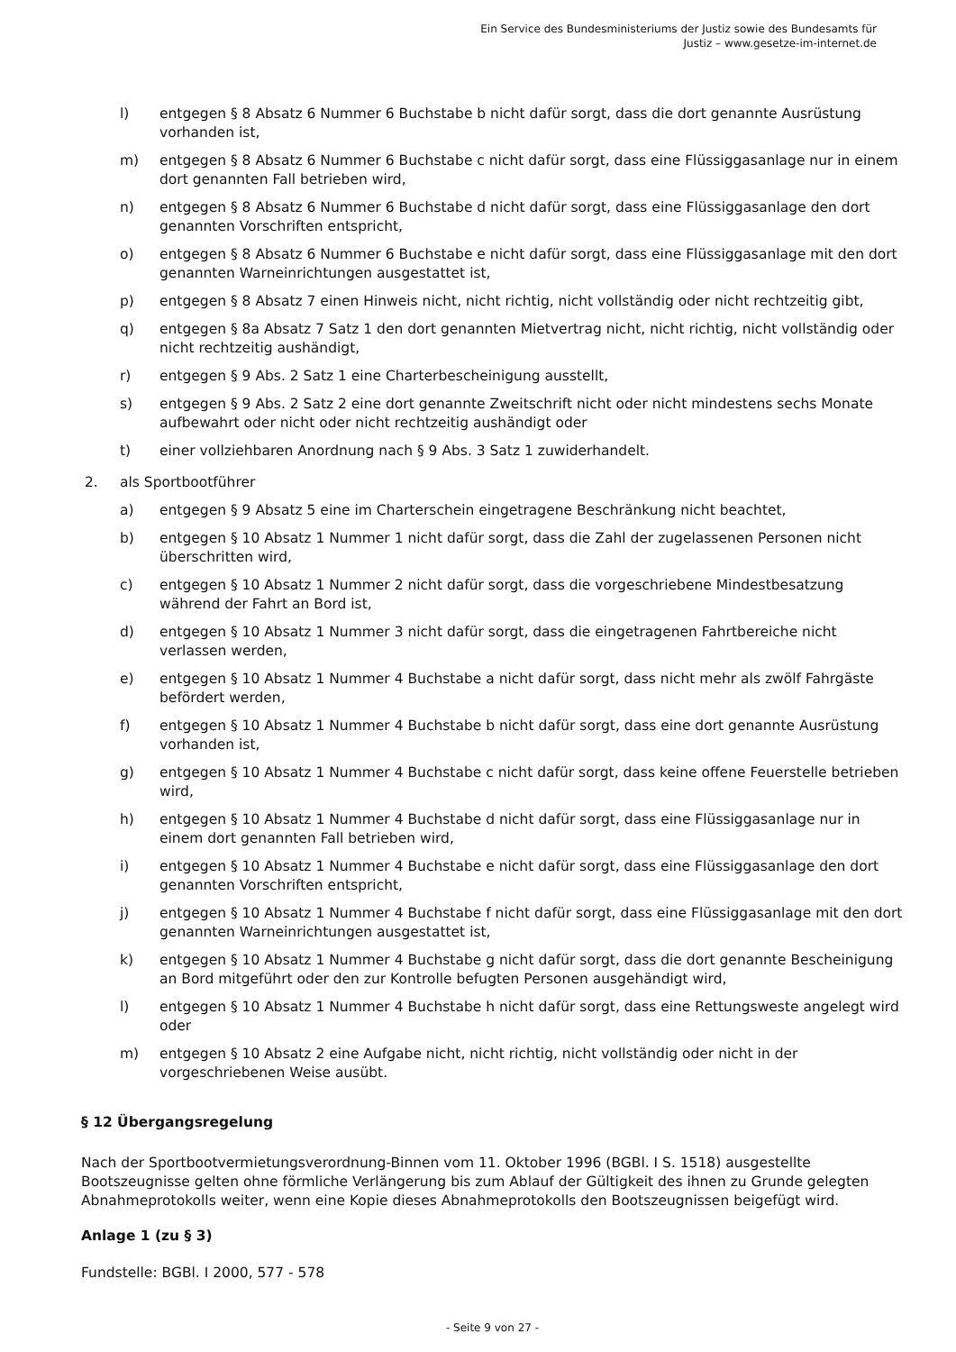Ein Service des Bundesministeriums der Justiz sowie des Bundesamts für
Justiz – www.gesetze-im-internet.de
l) entgegen § 8 Absatz 6 Nummer 6 Buchstabe b nicht dafür sorgt, dass die dort genannte Ausrüstung vorhanden ist,
m) entgegen § 8 Absatz 6 Nummer 6 Buchstabe c nicht dafür sorgt, dass eine Flüssiggasanlage nur in einem dort genannten Fall betrieben wird,
n) entgegen § 8 Absatz 6 Nummer 6 Buchstabe d nicht dafür sorgt, dass eine Flüssiggasanlage den dort genannten Vorschriften entspricht,
o) entgegen § 8 Absatz 6 Nummer 6 Buchstabe e nicht dafür sorgt, dass eine Flüssiggasanlage mit den dort genannten Warneinrichtungen ausgestattet ist,
p) entgegen § 8 Absatz 7 einen Hinweis nicht, nicht richtig, nicht vollständig oder nicht rechtzeitig gibt,
q) entgegen § 8a Absatz 7 Satz 1 den dort genannten Mietvertrag nicht, nicht richtig, nicht vollständig oder nicht rechtzeitig aushändigt,
r) entgegen § 9 Abs. 2 Satz 1 eine Charterbescheinigung ausstellt,
s) entgegen § 9 Abs. 2 Satz 2 eine dort genannte Zweitschrift nicht oder nicht mindestens sechs Monate aufbewahrt oder nicht oder nicht rechtzeitig aushändigt oder
t) einer vollziehbaren Anordnung nach § 9 Abs. 3 Satz 1 zuwiderhandelt.
2. als Sportbootführer
a) entgegen § 9 Absatz 5 eine im Charterschein eingetragene Beschränkung nicht beachtet,
b) entgegen § 10 Absatz 1 Nummer 1 nicht dafür sorgt, dass die Zahl der zugelassenen Personen nicht überschritten wird,
c) entgegen § 10 Absatz 1 Nummer 2 nicht dafür sorgt, dass die vorgeschriebene Mindestbesatzung während der Fahrt an Bord ist,
d) entgegen § 10 Absatz 1 Nummer 3 nicht dafür sorgt, dass die eingetragenen Fahrtbereiche nicht verlassen werden,
e) entgegen § 10 Absatz 1 Nummer 4 Buchstabe a nicht dafür sorgt, dass nicht mehr als zwölf Fahrgäste befördert werden,
f) entgegen § 10 Absatz 1 Nummer 4 Buchstabe b nicht dafür sorgt, dass eine dort genannte Ausrüstung vorhanden ist,
g) entgegen § 10 Absatz 1 Nummer 4 Buchstabe c nicht dafür sorgt, dass keine offene Feuerstelle betrieben wird,
h) entgegen § 10 Absatz 1 Nummer 4 Buchstabe d nicht dafür sorgt, dass eine Flüssiggasanlage nur in einem dort genannten Fall betrieben wird,
i) entgegen § 10 Absatz 1 Nummer 4 Buchstabe e nicht dafür sorgt, dass eine Flüssiggasanlage den dort genannten Vorschriften entspricht,
j) entgegen § 10 Absatz 1 Nummer 4 Buchstabe f nicht dafür sorgt, dass eine Flüssiggasanlage mit den dort genannten Warneinrichtungen ausgestattet ist,
k) entgegen § 10 Absatz 1 Nummer 4 Buchstabe g nicht dafür sorgt, dass die dort genannte Bescheinigung an Bord mitgeführt oder den zur Kontrolle befugten Personen ausgehändigt wird,
l) entgegen § 10 Absatz 1 Nummer 4 Buchstabe h nicht dafür sorgt, dass eine Rettungsweste angelegt wird oder
m) entgegen § 10 Absatz 2 eine Aufgabe nicht, nicht richtig, nicht vollständig oder nicht in der vorgeschriebenen Weise ausübt.
§ 12 Übergangsregelung
Nach der Sportbootvermietungsverordnung-Binnen vom 11. Oktober 1996 (BGBl. I S. 1518) ausgestellte Bootszeugnisse gelten ohne förmliche Verlängerung bis zum Ablauf der Gültigkeit des ihnen zu Grunde gelegten Abnahmeprotokolls weiter, wenn eine Kopie dieses Abnahmeprotokolls den Bootszeugnissen beigefügt wird.
Anlage 1 (zu § 3)
Fundstelle: BGBl. I 2000, 577 - 578
- Seite 9 von 27 -